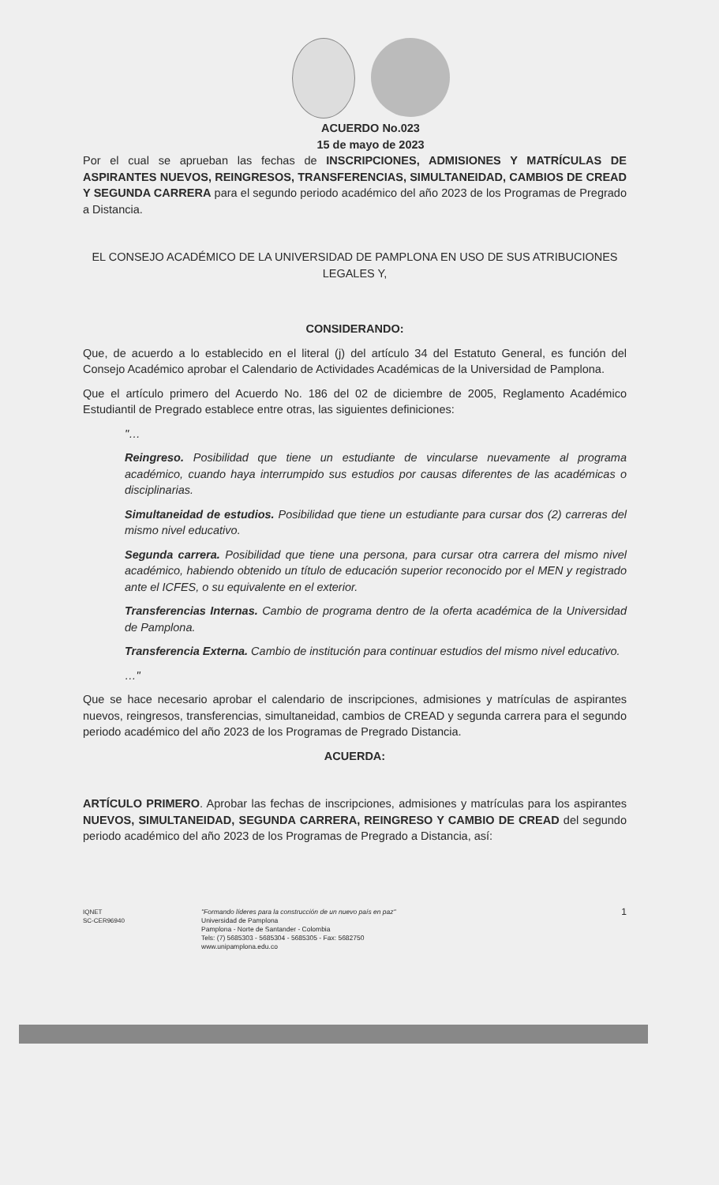ACUERDO No.023
15 de mayo de 2023
Por el cual se aprueban las fechas de INSCRIPCIONES, ADMISIONES Y MATRÍCULAS DE ASPIRANTES NUEVOS, REINGRESOS, TRANSFERENCIAS, SIMULTANEIDAD, CAMBIOS DE CREAD Y SEGUNDA CARRERA para el segundo periodo académico del año 2023 de los Programas de Pregrado a Distancia.
EL CONSEJO ACADÉMICO DE LA UNIVERSIDAD DE PAMPLONA EN USO DE SUS ATRIBUCIONES LEGALES Y,
CONSIDERANDO:
Que, de acuerdo a lo establecido en el literal (j) del artículo 34 del Estatuto General, es función del Consejo Académico aprobar el Calendario de Actividades Académicas de la Universidad de Pamplona.
Que el artículo primero del Acuerdo No. 186 del 02 de diciembre de 2005, Reglamento Académico Estudiantil de Pregrado establece entre otras, las siguientes definiciones:
"…
Reingreso. Posibilidad que tiene un estudiante de vincularse nuevamente al programa académico, cuando haya interrumpido sus estudios por causas diferentes de las académicas o disciplinarias.
Simultaneidad de estudios. Posibilidad que tiene un estudiante para cursar dos (2) carreras del mismo nivel educativo.
Segunda carrera. Posibilidad que tiene una persona, para cursar otra carrera del mismo nivel académico, habiendo obtenido un título de educación superior reconocido por el MEN y registrado ante el ICFES, o su equivalente en el exterior.
Transferencias Internas. Cambio de programa dentro de la oferta académica de la Universidad de Pamplona.
Transferencia Externa. Cambio de institución para continuar estudios del mismo nivel educativo.
…"
Que se hace necesario aprobar el calendario de inscripciones, admisiones y matrículas de aspirantes nuevos, reingresos, transferencias, simultaneidad, cambios de CREAD y segunda carrera para el segundo periodo académico del año 2023 de los Programas de Pregrado Distancia.
ACUERDA:
ARTÍCULO PRIMERO. Aprobar las fechas de inscripciones, admisiones y matrículas para los aspirantes NUEVOS, SIMULTANEIDAD, SEGUNDA CARRERA, REINGRESO Y CAMBIO DE CREAD del segundo periodo académico del año 2023 de los Programas de Pregrado a Distancia, así:
IQNET
SC-CER96940
"Formando líderes para la construcción de un nuevo país en paz"
Universidad de Pamplona
Pamplona - Norte de Santander - Colombia
Tels: (7) 5685303 - 5685304 - 5685305 - Fax: 5682750
www.unipamplona.edu.co
1